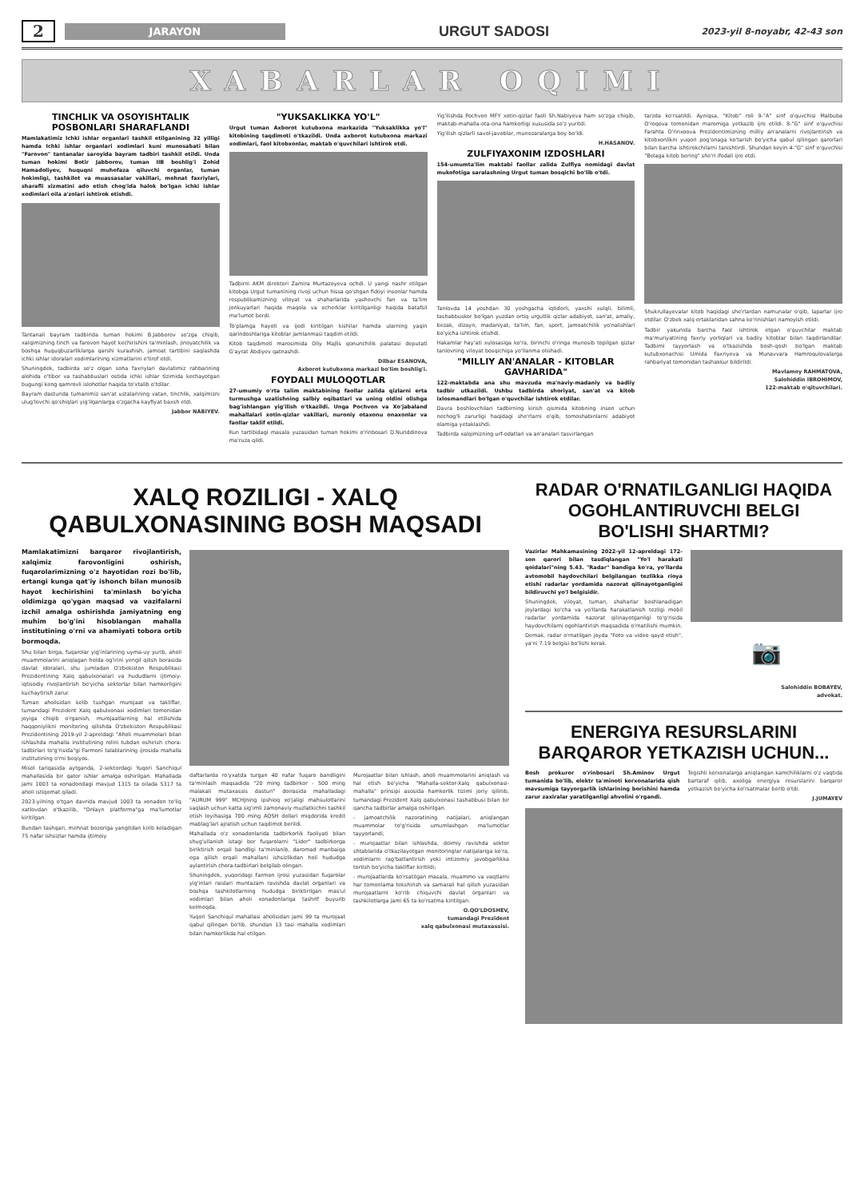2 JARAYON URGUT SADOSI 2023-yil 8-noyabr, 42-43 son
XABARLAR OQIMI
TINCHLIK VA OSOYISHTALIK POSBONLARI SHARAFLANDI
Mamlakatimiz Ichki ishlar organlari tashkil etilganining 32 yilligi hamda Ichki ishlar organlari xodimlari kuni munosabati bilan "Farovon" tantanalar saroyida bayram tadbiri tashkil etildi. Unda tuman hokimi Botir Jabborov, tuman IIB boshlig'i Zohid Hamadoliyev, huquqni muhofaza qiluvchi organlar, tuman hokimligi, tashkilot va muassasalar vakillari, mehnat faxriylari, sharafli xizmatini ado etish chog'ida halok bo'lgan ichki ishlar xodimlari oila a'zolari ishtirok etishdi.
Tantanali bayram tadbirida tuman hokimi B.Jabborov so'zga chiqib, xalqimizning tinch va farovon hayot kechirishini ta'minlash, jinoyatchilik va boshqa huquqbuzarliklarga qarshi kurashish, jamoat tartibini saqlashda ichki ishlar idoralari xodimlarining xizmatlarini e'tirof etdi.
Shuningdek, tadbirda so'z olgan soha faxriylari davlatimiz rahbarining alohida e'tibor va tashabbuslari ostida ichki ishlar tizimida kechayotgan bugungi keng qamrovli islohotlar haqida to'xtalib o'tdilar.
Bayram dasturida tumanimiz san'at ustalarining vatan, tinchlik, xalqimizni ulug'lovchi qo'shiqlari yig'ilganlarga o'zgacha kayfiyat baxsh etdi.
Jabbor NABIYEV.
"YUKSAKLIKKA YO'L"
Urgut tuman Axborot kutubxona markazida "Yuksaklikka yo'l" kitobining taqdimoti o'tkazildi. Unda axborot kutubxona markazi xodimlari, faol kitobxonlar, maktab o'quvchilari ishtirok etdi.
Tadbirni AKM direktori Zamira Murtazoyeva ochdi. U yangi nashr etilgan kitobga Urgut tumanining rivoji uchun hissa qo'shgan fidoyi insonlar hamda respublikamizning viloyat va shaharlarida yashovchi fan va ta'lim jonkuyarlari haqida maqola va ocherklar kiritilganligi haqida batafsil ma'lumot berdi.
To'plamga hayoti va ijodi kiritilgan kishilar hamda ularning yaqin qarindoshlariga kitoblar jamlanmasi taqdim etildi.
Kitob taqdimoti marosimida Oliy Majlis qonunchilik palatasi deputati G'ayrat Abdiyev qatnashdi.
Dilbar ESANOVA,
Axborot kutubxona markazi bo'lim boshlig'i.
FOYDALI MULOQOTLAR
27-umumiy o'rta talim maktabining faollar zalida qizlarni erta turmushga uzatishning salbiy oqibatlari va uning oldini olishga bag'ishlangan yig'ilish o'tkazildi. Unga Pochvon va Xo'jabaland mahallalari xotin-qizlar vakillari, nuroniy otaxonu onaxonlar va faollar taklif etildi.
Kun tartibidagi masala yuzasidan tuman hokimi o'rinbosari D.Nuriddinova ma'ruza qildi.
Yig'ilishda Pochvon MFY xotin-qizlar faoli Sh.Nabiyeva ham so'zga chiqib, maktab-mahalla-ota-ona hamkorligi xususida so'z yuritdi.
Yig'ilish qizlarli savol-javoblar, munozaralarga boy bo'ldi.
H.HASANOV.
ZULFIYAXONIM IZDOSHLARI
154-umumta'lim maktabi faollar zalida Zulfiya nomidagi davlat mukofotiga saralashning Urgut tuman bosqichi bo'lib o'tdi.
Tanlovda 14 yoshdan 30 yoshgacha iqtidorli, yaxshi xulqli, bilimli, tashabbuskor bo'lgan yuzdan ortiq urgutlik qizlar adabiyot, san'at, amaliy, bezak, dizayn, madaniyat, ta'lim, fan, sport, jamoatchilik yo'nalishlari bo'yicha ishtirok etishdi.
Hakamlar hay'ati xulosasiga ko'ra, birinchi o'ringa munosib topilgan qizlar tanlovning viloyat bosqichiga yo'llanma olishadi.
"MILLIY AN'ANALAR - KITOBLAR GAVHARIDA"
122-maktabda ana shu mavzuda ma'naviy-madaniy va badiiy tadbir utkazildi. Ushbu tadbirda shoriyat, san'at va kitob ixlosmandlari bo'lgan o'quvchilar ishtirok etdilar.
Davra boshlovchilari tadbirning kirish qismida kitobning inson uchun nechog'li zarurligi haqidagi she'rlarni o'qib, tomoshabinlarni adabiyot olamiga yetaklashdi.
Tadbirda xalqimizning urf-odatlari va an'analari tasvirlangan
tarzda ko'rsatildi. Ayniqsa, "Kitob" roli 9-"A" sinf o'quvchisi Malbuba O'roqova tomonidan maromiga yetkazib ijro etildi. 8-"G" sinf o'quvchisi Farahta O'rinxoova Prezidentimizning milliy an'analarni rivojlantirish va kitobxonlikni yuqori pog'onaga ko'tarish bo'yicha qabul qilingan qarorlari bilan barcha ishtirokchilarni tanishtirdi. Shundan keyin 4-"G" sinf o'quvchisi "Bolaga kitob bering" she'ri ifodali ijro etdi.
Shukrullayevalar kitob haqidagi she'rlardan namunalar o'qib, laparlar ijro etdilar. O'zbek xalq ertaklaridan sahna ko'rinishlari namoyish etildi.
Tadbir yakunida barcha faol ishtirok etgan o'quvchilar maktab ma'muriyatining faxriy yorliqlari va badiiy kitoblar bilan taqdirlandilar. Tadbirni tayyorlash va o'tkazishda bosh-qosh bo'lgan maktab kutubxonachisi Umida Faxriyeva va Munavvara Hamroqulovalarga rahbariyat tomonidan tashakkur bildirildi.
Mavlamoy RAHMATOVA,
Salohiddin IBROHIMOV,
122-maktab o'qituvchilari.
XALQ ROZILIGI - XALQ QABULXONASINING BOSH MAQSADI
Mamlakatimizni barqaror rivojlantirish, xalqimiz farovonligini oshirish, fuqarolarimizning o'z hayotidan rozi bo'lib, ertangi kunga qat'iy ishonch bilan munosib hayot kechirishini ta'minlash bo'yicha oldimizga qo'ygan maqsad va vazifalarni izchil amalga oshirishda jamiyatning eng muhim bo'g'ini hisoblangan mahalla institutining o'rni va ahamiyati tobora ortib bormoqda.
Shu bilan birga, fuqarolar yig'inlarining uyma-uy yurib, aholi muammolarini aniqlagan holda og'irini yengil qilish borasida davlat idoralari, shu jumladan O'zbekiston Respublikasi Prezidentining Xalq qabulxonalari va hududlarni ijtimoiy-iqtisodiy rivojlantirish bo'yicha sektorlar bilan hamkorligini kuchaytirish zarur.
Tuman aholisidan kelib tushgan murojaat va takliflar, tumandagi Prezident Xalq qabulxonasi xodimlari tomonidan joyiga chiqib o'rganish, murojaatlarning hal etilishida haqqoniylikni monitoring qilishda O'zbekiston Respublikasi Prezidentining 2019-yil 2-apreldagi "Aholi muammolari bilan ishlashda mahalla institutining rolini tubdan oshirish chora-tadbirlari to'g'risida"gi Farmoni talablarining ijrosida mahalla institutining o'rni beqiyos.
Misol tariqasida aytganda, 2-sektordagi Yuqori Sanchiqul mahallasida bir qator ishlar amalga oshirilgan. Mahallada jami 1003 ta xonadondagi mavjud 1315 ta oilada 5317 ta aholi istiqomat qiladi.
2023-yilning o'tgan davrida mavjud 1003 ta xonadon to'liq xatlovdan o'tkazilib, "Onlayn platforma"ga ma'lumotlar kiritilgan.
Bundan tashqari, mehnat bozoriga yangitdan kirib keladigan 75 nafar ishsizlar hamda ijtimoiy
daftarlarda ro'yxatda turgan 40 nafar fuqaro bandligini ta'minlash maqsadida "20 ming tadbirkor - 500 ming malakali mutaxassis dasturi" doirasida mahalladagi "AURUM 999" MCHJning ipshioq xo'jaligi mahsulotlarini saqlash uchun katta sig'imli zamonaviy muzlatkichni tashkil etish loyihasiga 700 ming AQSH dollari miqdorida kredit mablag'lari ajratish uchun taqdimot berildi.
Mahallada o'z xonadonlarida tadbirkorlik faoliyati bilan shug'ullanish istagi bor fuqarolarni "Lider" tadbirkorga biriktirish orqali bandligi ta'minlanib, daromad manbaiga ega qilish orqali mahallani ishsizlikdan holi hududga aylantirish chora-tadbirlari belgilab olingan.
Shuningdek, yuqoridagi Farmon ijrosi yuzasidan fuqarolar yig'inlari raislari muntazam ravishda davlat organlari va boshqa tashkilotlarning hududga biriktirilgan mas'ul xodimlari bilan aholi xonadonlariga tashrif buyurib kelmoqda.
Yuqori Sanchiqul mahallasi aholisidan jami 99 ta murojaat qabul qilingan bo'lib, shundan 13 tasi mahalla xodimlari bilan hamkorlikda hal etilgan.
Murojaatlar bilan ishlash, aholi muammolarini aniqlash va hal etish bo'yicha "Mahalla-sektor-Xalq qabulxonasi-mahalla" prinsipi asosida hamkorlik tizimi joriy qilinib, tumandagi Prezident Xalq qabulxonasi tashabbusi bilan bir qancha tadbirlar amalga oshirilgan.
- jamoatchilik nazoratining natijalari, aniqlangan muammolar to'g'risida umumlashgan ma'lumotlar tayyorlandi;
- murojaatlar bilan ishlashda, doimiy ravishda sektor shtablarida o'tkazilayotgan monitoringlar natijalariga ko'ra, xodimlarni rag'batlantirish yoki intizomiy javobgarlikka tortish bo'yicha takliflar kiritildi;
- murojaatlarda ko'rsatilgan masala, muammo va vaqtlarni har tomonlama tekshirish va samarali hal qilish yuzasidan murojaatlarni ko'rib chiquvchi davlat organlari va tashkilotlarga jami 65 ta ko'rsatma kiritilgan.
O.QO'LDOSHEV,
tumandagi Prezident
xalq qabulxonasi mutaxassisi.
RADAR O'RNATILGANLIGI HAQIDA
OGOHLANTIRUVCHI BELGI
BO'LISHI SHARTMI?
Vazirlar Mahkamasining 2022-yil 12-apreldagi 172-son qarori bilan tasdiqlangan "Yo'l harakati qoidalari"ning 5.43. "Radar" bandiga ko'ra, yo'llarda avtomobil haydovchilari belgilangan tezlikka rioya etishi radarlar yordamida nazorat qilinayotganligini bildiruvchi yo'l belgisidir.
Shuningdek, viloyat, tuman, shaharlar boshlanadigan joylardagi ko'cha va yo'llarda harakatlanish tezligi mobil radarlar yordamida nazorat qilinayotganligi to'g'risida haydovchilarni ogohlantirish maqsadida o'rnatilishi mumkin.
Demak, radar o'rnatilgan joyda "Foto va video qayd etish", ya'ni 7.19 belgisi bo'lishi kerak.
📷
Salohiddin BOBAYEV,
advokat.
ENERGIYA RESURSLARINI BARQAROR YETKAZISH UCHUN...
Bosh prokuror o'rinbosari Sh.Aminov Urgut tumanida bo'lib, elektr ta'minoti korxonalarida qish mavsumiga tayyorgarlik ishlarining borishini hamda zarur zaxiralar yaratilganligi ahvolini o'rgandi.
Tegishli korxonalarga aniqlangan kamchiliklarni o'z vaqtida bartaraf qilib, axoliga energiya resurslarini barqaror yetkazish bo'yicha ko'rsatmalar berib o'tdi.
J.JUMAYEV